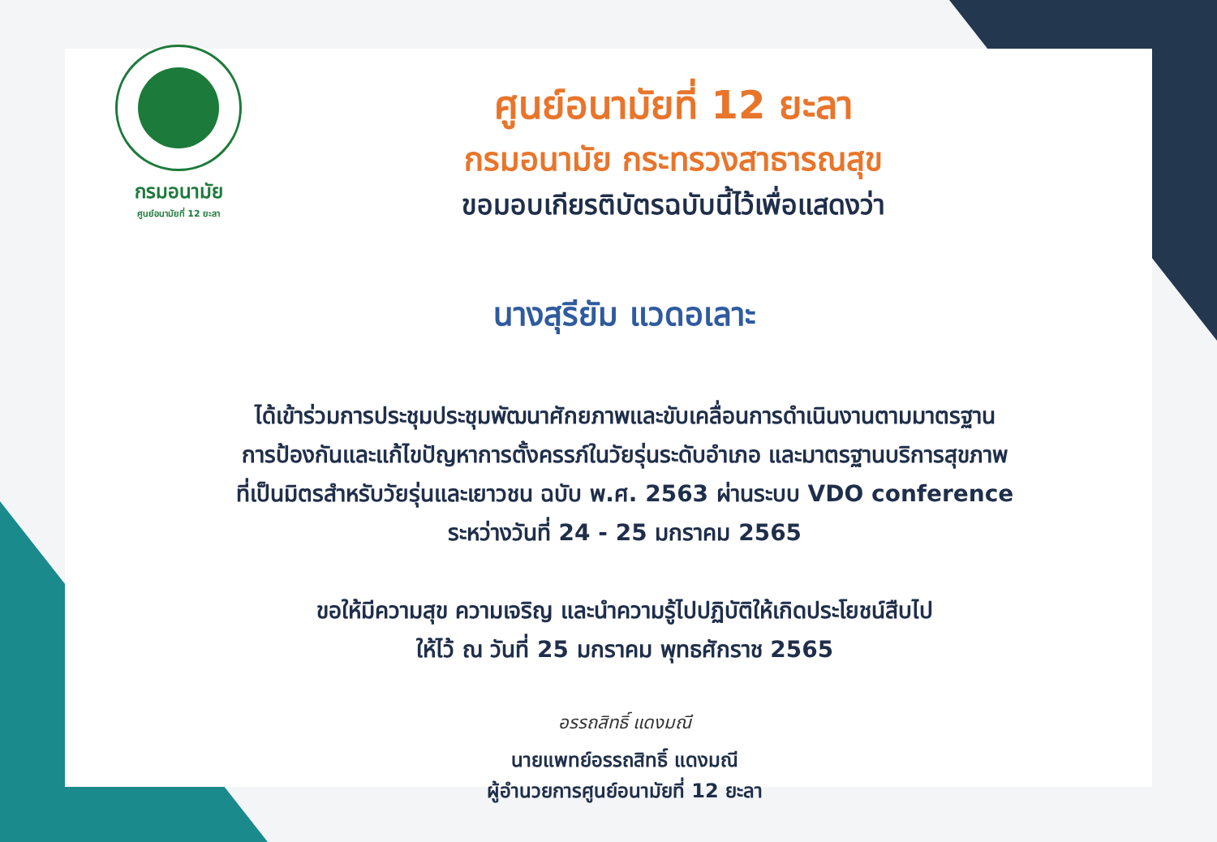กรมอนามัย
ศูนย์อนามัยที่ 12 ยะลา
ศูนย์อนามัยที่ 12 ยะลา
กรมอนามัย กระทรวงสาธารณสุข
ขอมอบเกียรติบัตรฉบับนี้ไว้เพื่อแสดงว่า
นางสุรียัม แวดอเลาะ
ได้เข้าร่วมการประชุมประชุมพัฒนาศักยภาพและขับเคลื่อนการดำเนินงานตามมาตรฐาน
การป้องกันและแก้ไขปัญหาการตั้งครรภ์ในวัยรุ่นระดับอำเภอ และมาตรฐานบริการสุขภาพ
ที่เป็นมิตรสำหรับวัยรุ่นและเยาวชน ฉบับ พ.ศ. 2563 ผ่านระบบ VDO conference
ระหว่างวันที่ 24 - 25 มกราคม 2565
ขอให้มีความสุข ความเจริญ และนำความรู้ไปปฏิบัติให้เกิดประโยชน์สืบไป
ให้ไว้ ณ วันที่ 25 มกราคม พุทธศักราช 2565
อรรถสิทธิ์ แดงมณี
นายแพทย์อรรถสิทธิ์ แดงมณี
ผู้อำนวยการศูนย์อนามัยที่ 12 ยะลา